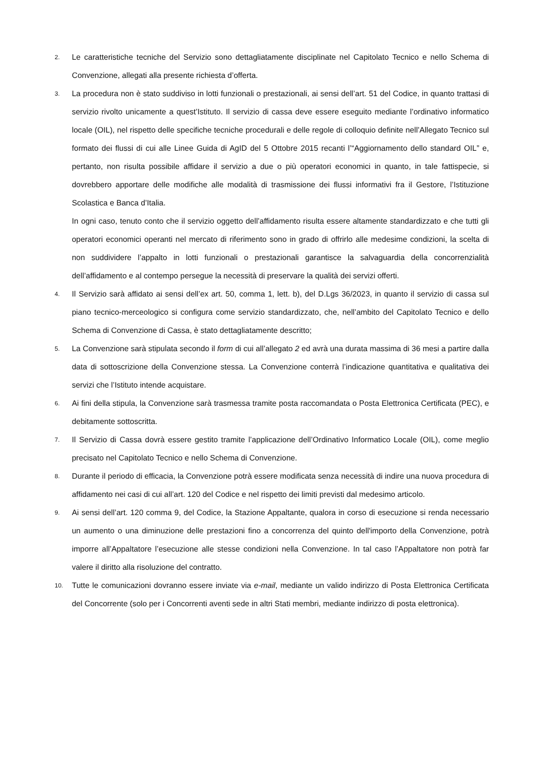2.
Le caratteristiche tecniche del Servizio sono dettagliatamente disciplinate nel Capitolato Tecnico e nello Schema di Convenzione, allegati alla presente richiesta d’offerta.
3.
La procedura non è stato suddiviso in lotti funzionali o prestazionali, ai sensi dell’art. 51 del Codice, in quanto trattasi di servizio rivolto unicamente a quest’Istituto. Il servizio di cassa deve essere eseguito mediante l’ordinativo informatico locale (OIL), nel rispetto delle specifiche tecniche procedurali e delle regole di colloquio definite nell’Allegato Tecnico sul formato dei flussi di cui alle Linee Guida di AgID del 5 Ottobre 2015 recanti l’“Aggiornamento dello standard OIL” e, pertanto, non risulta possibile affidare il servizio a due o più operatori economici in quanto, in tale fattispecie, si dovrebbero apportare delle modifiche alle modalità di trasmissione dei flussi informativi fra il Gestore, l’Istituzione Scolastica e Banca d’Italia.
In ogni caso, tenuto conto che il servizio oggetto dell’affidamento risulta essere altamente standardizzato e che tutti gli operatori economici operanti nel mercato di riferimento sono in grado di offrirlo alle medesime condizioni, la scelta di non suddividere l’appalto in lotti funzionali o prestazionali garantisce la salvaguardia della concorrenzialità dell’affidamento e al contempo persegue la necessità di preservare la qualità dei servizi offerti.
4.
Il Servizio sarà affidato ai sensi dell’ex art. 50, comma 1, lett. b), del D.Lgs 36/2023, in quanto il servizio di cassa sul piano tecnico-merceologico si configura come servizio standardizzato, che, nell’ambito del Capitolato Tecnico e dello Schema di Convenzione di Cassa, è stato dettagliatamente descritto;
5.
La Convenzione sarà stipulata secondo il form di cui all’allegato 2 ed avrà una durata massima di 36 mesi a partire dalla data di sottoscrizione della Convenzione stessa. La Convenzione conterrà l’indicazione quantitativa e qualitativa dei servizi che l’Istituto intende acquistare.
6.
Ai fini della stipula, la Convenzione sarà trasmessa tramite posta raccomandata o Posta Elettronica Certificata (PEC), e debitamente sottoscritta.
7.
Il Servizio di Cassa dovrà essere gestito tramite l’applicazione dell’Ordinativo Informatico Locale (OIL), come meglio precisato nel Capitolato Tecnico e nello Schema di Convenzione.
8.
Durante il periodo di efficacia, la Convenzione potrà essere modificata senza necessità di indire una nuova procedura di affidamento nei casi di cui all’art. 120 del Codice e nel rispetto dei limiti previsti dal medesimo articolo.
9.
Ai sensi dell’art. 120 comma 9, del Codice, la Stazione Appaltante, qualora in corso di esecuzione si renda necessario un aumento o una diminuzione delle prestazioni fino a concorrenza del quinto dell'importo della Convenzione, potrà imporre all’Appaltatore l’esecuzione alle stesse condizioni nella Convenzione. In tal caso l’Appaltatore non potrà far valere il diritto alla risoluzione del contratto.
10.
Tutte le comunicazioni dovranno essere inviate via e-mail, mediante un valido indirizzo di Posta Elettronica Certificata del Concorrente (solo per i Concorrenti aventi sede in altri Stati membri, mediante indirizzo di posta elettronica).